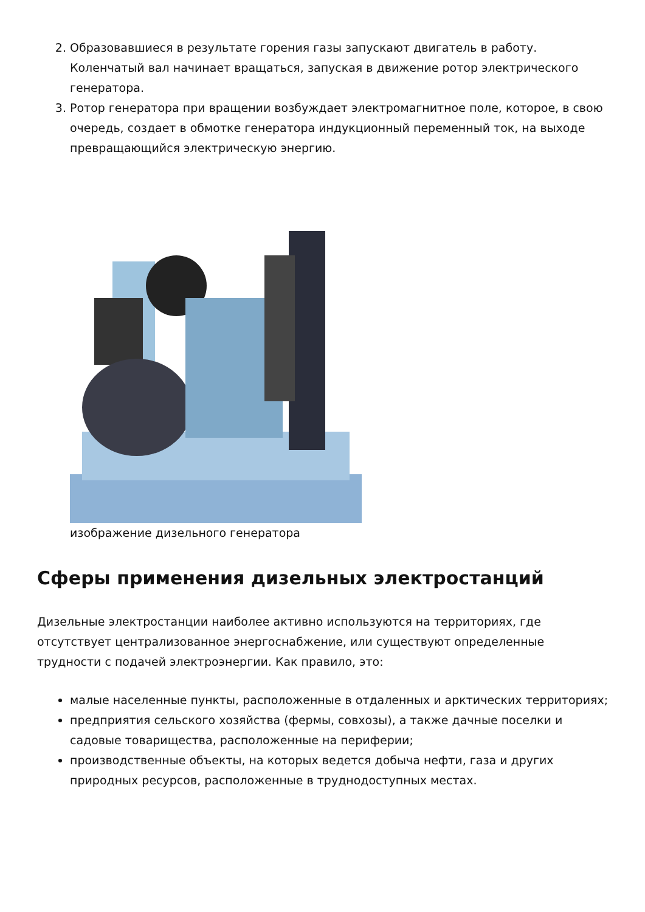2. Образовавшиеся в результате горения газы запускают двигатель в работу. Коленчатый вал начинает вращаться, запуская в движение ротор электрического генератора.
3. Ротор генератора при вращении возбуждает электромагнитное поле, которое, в свою очередь, создает в обмотке генератора индукционный переменный ток, на выходе превращающийся электрическую энергию.
изображение дизельного генератора
Сферы применения дизельных электростанций
Дизельные электростанции наиболее активно используются на территориях, где отсутствует централизованное энергоснабжение, или существуют определенные трудности с подачей электроэнергии. Как правило, это:
малые населенные пункты, расположенные в отдаленных и арктических территориях;
предприятия сельского хозяйства (фермы, совхозы), а также дачные поселки и садовые товарищества, расположенные на периферии;
производственные объекты, на которых ведется добыча нефти, газа и других природных ресурсов, расположенные в труднодоступных местах.